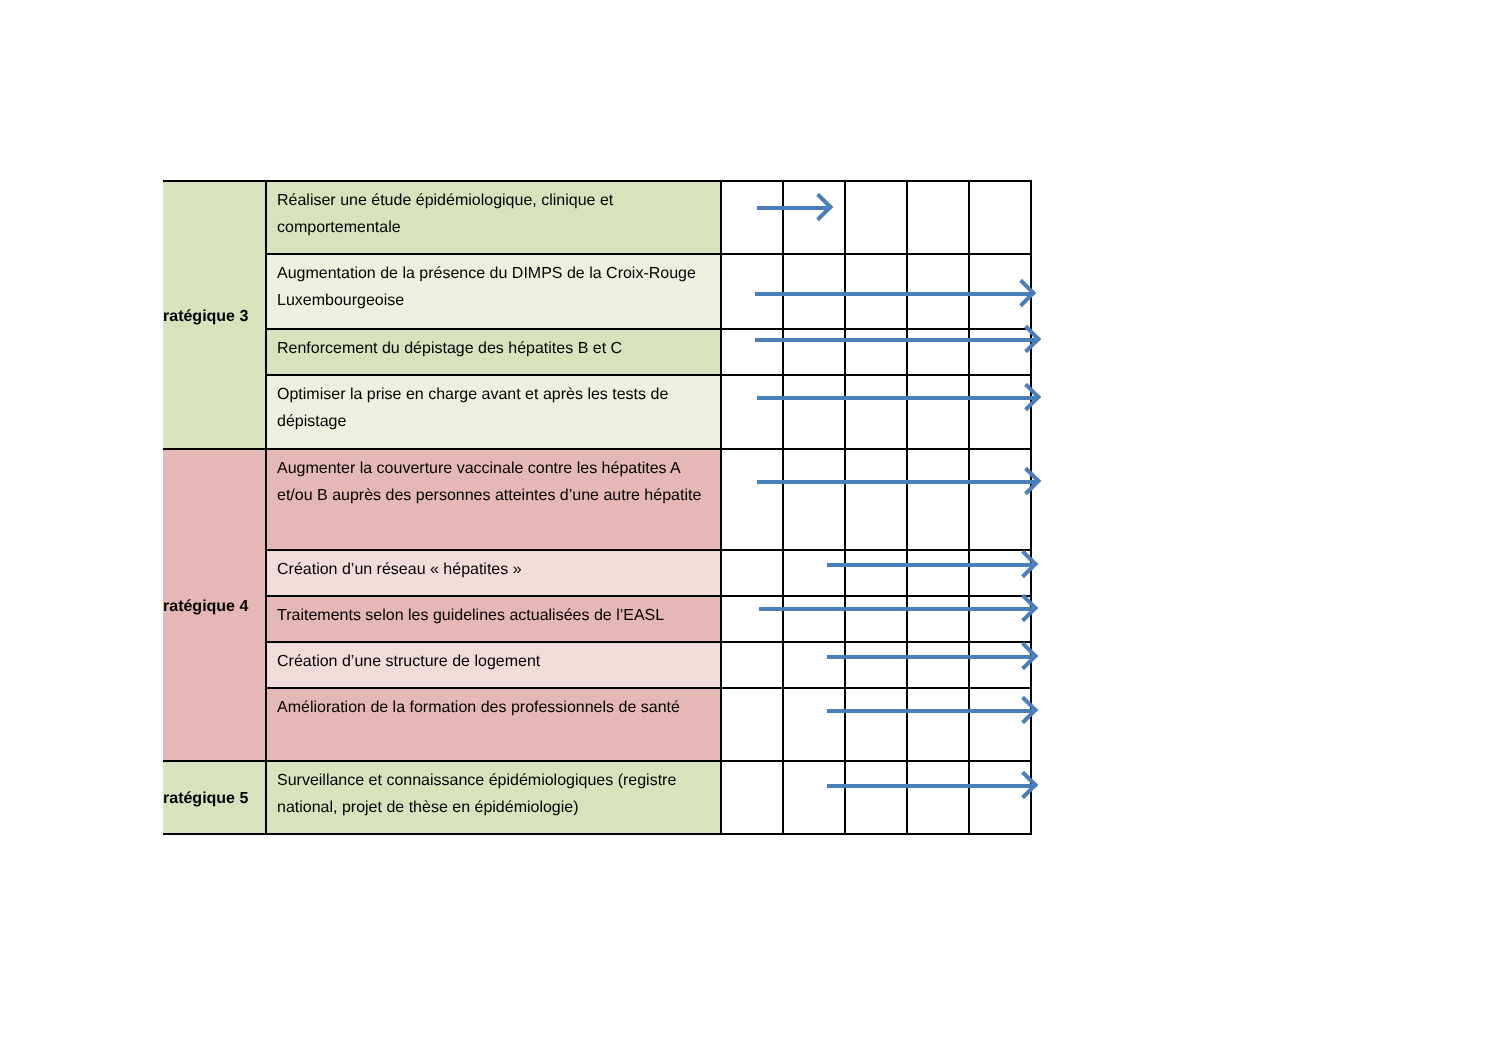| ratégique 3 | Réaliser une étude épidémiologique, clinique et comportementale | | | | | |
| | Augmentation de la présence du DIMPS de la Croix-Rouge Luxembourgeoise | | | | | |
| | Renforcement du dépistage des hépatites B et C | | | | | |
| | Optimiser la prise en charge avant et après les tests de dépistage | | | | | |
| ratégique 4 | Augmenter la couverture vaccinale contre les hépatites A et/ou B auprès des personnes atteintes d’une autre hépatite | | | | | |
| | Création d’un réseau « hépatites » | | | | | |
| | Traitements selon les guidelines actualisées de l’EASL | | | | | |
| | Création d’une structure de logement | | | | | |
| | Amélioration de la formation des professionnels de santé | | | | | |
| ratégique 5 | Surveillance et connaissance épidémiologiques (registre national, projet de thèse en épidémiologie) | | | | | |